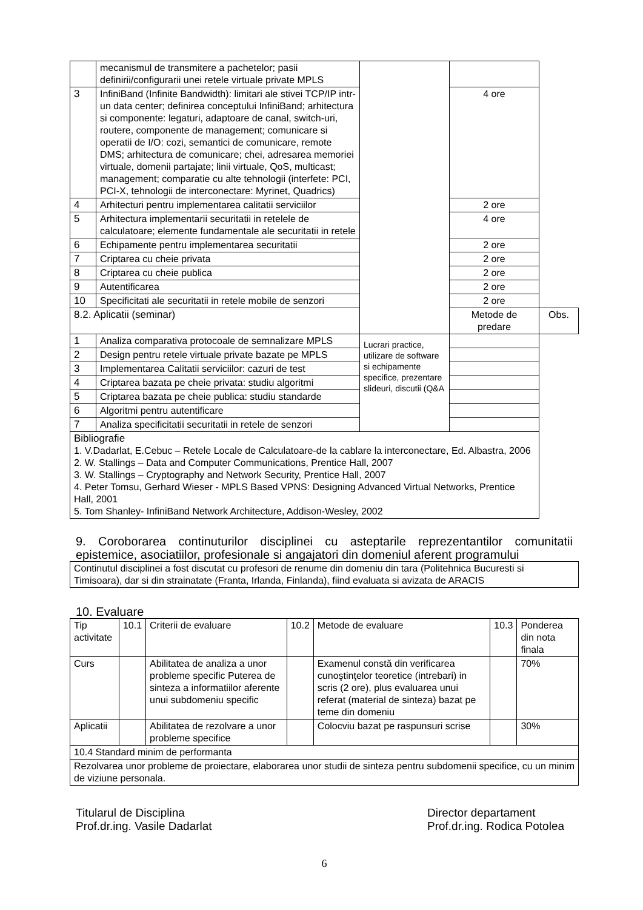| | mecanismul de transmitere a pachetelor; pasii definirii/configurarii unei retele virtuale private MPLS | | | |
| 3 | InfiniBand (Infinite Bandwidth): limitari ale stivei TCP/IP intr-un data center; definirea conceptului InfiniBand; arhitectura si componente: legaturi, adaptoare de canal, switch-uri, routere, componente de management; comunicare si operatii de I/O: cozi, semantici de comunicare, remote DMS; arhitectura de comunicare; chei, adresarea memoriei virtuale, domenii partajate; linii virtuale, QoS, multicast; management; comparatie cu alte tehnologii (interfete: PCI, PCI-X, tehnologii de interconectare: Myrinet, Quadrics) | | 4 ore | |
| 4 | Arhitecturi pentru implementarea calitatii serviciilor | | 2 ore | |
| 5 | Arhitectura implementarii securitatii in retelele de calculatoare; elemente fundamentale ale securitatii in retele | | 4 ore | |
| 6 | Echipamente pentru implementarea securitatii | | 2 ore | |
| 7 | Criptarea cu cheie privata | | 2 ore | |
| 8 | Criptarea cu cheie publica | | 2 ore | |
| 9 | Autentificarea | | 2 ore | |
| 10 | Specificitati ale securitatii in retele mobile de senzori | | 2 ore | |
| 8.2. Aplicatii (seminar) | | | Metode de predare | Obs. |
| 1 | Analiza comparativa protocoale de semnalizare MPLS | Lucrari practice, utilizare de software si echipamente specifice, prezentare slideuri, discutii (Q&A | | |
| 2 | Design pentru retele virtuale private bazate pe MPLS | | | |
| 3 | Implementarea Calitatii serviciilor: cazuri de test | | | |
| 4 | Criptarea bazata pe cheie privata: studiu algoritmi | | | |
| 5 | Criptarea bazata pe cheie publica: studiu standarde | | | |
| 6 | Algoritmi pentru autentificare | | | |
| 7 | Analiza specificitatii securitatii in retele de senzori | | | |
| Bibliografie 1. V.Dadarlat, E.Cebuc – Retele Locale de Calculatoare-de la cablare la interconectare, Ed. Albastra, 2006 2. W. Stallings – Data and Computer Communications, Prentice Hall, 2007 3. W. Stallings – Cryptography and Network Security, Prentice Hall, 2007 4. Peter Tomsu, Gerhard Wieser - MPLS Based VPNS: Designing Advanced Virtual Networks, Prentice Hall, 2001 5. Tom Shanley- InfiniBand Network Architecture, Addison-Wesley, 2002 | | | | |
9. Coroborarea continuturilor disciplinei cu asteptarile reprezentantilor comunitatii epistemice, asociatiilor, profesionale si angajatori din domeniul aferent programului
| Continutul disciplinei a fost discutat cu profesori de renume din domeniu din tara (Politehnica Bucuresti si Timisoara), dar si din strainatate (Franta, Irlanda, Finlanda), fiind evaluata si avizata de ARACIS |
10. Evaluare
| Tip activitate | 10.1 | Criterii de evaluare | 10.2 | Metode de evaluare | 10.3 | Ponderea din nota finala |
| Curs | | Abilitatea de analiza a unor probleme specific Puterea de sinteza a informatiilor aferente unui subdomeniu specific | | Examenul constă din verificarea cunoştinţelor teoretice (intrebari) in scris (2 ore), plus evaluarea unui referat (material de sinteza) bazat pe teme din domeniu | | 70% |
| Aplicatii | | Abilitatea de rezolvare a unor probleme specifice | | Colocviu bazat pe raspunsuri scrise | | 30% |
| 10.4 Standard minim de performanta | | | | | | |
| Rezolvarea unor probleme de proiectare, elaborarea unor studii de sinteza pentru subdomenii specifice, cu un minim de viziune personala. | | | | | | |
Titularul de Disciplina
Prof.dr.ing. Vasile Dadarlat
Director departament
Prof.dr.ing. Rodica Potolea
6